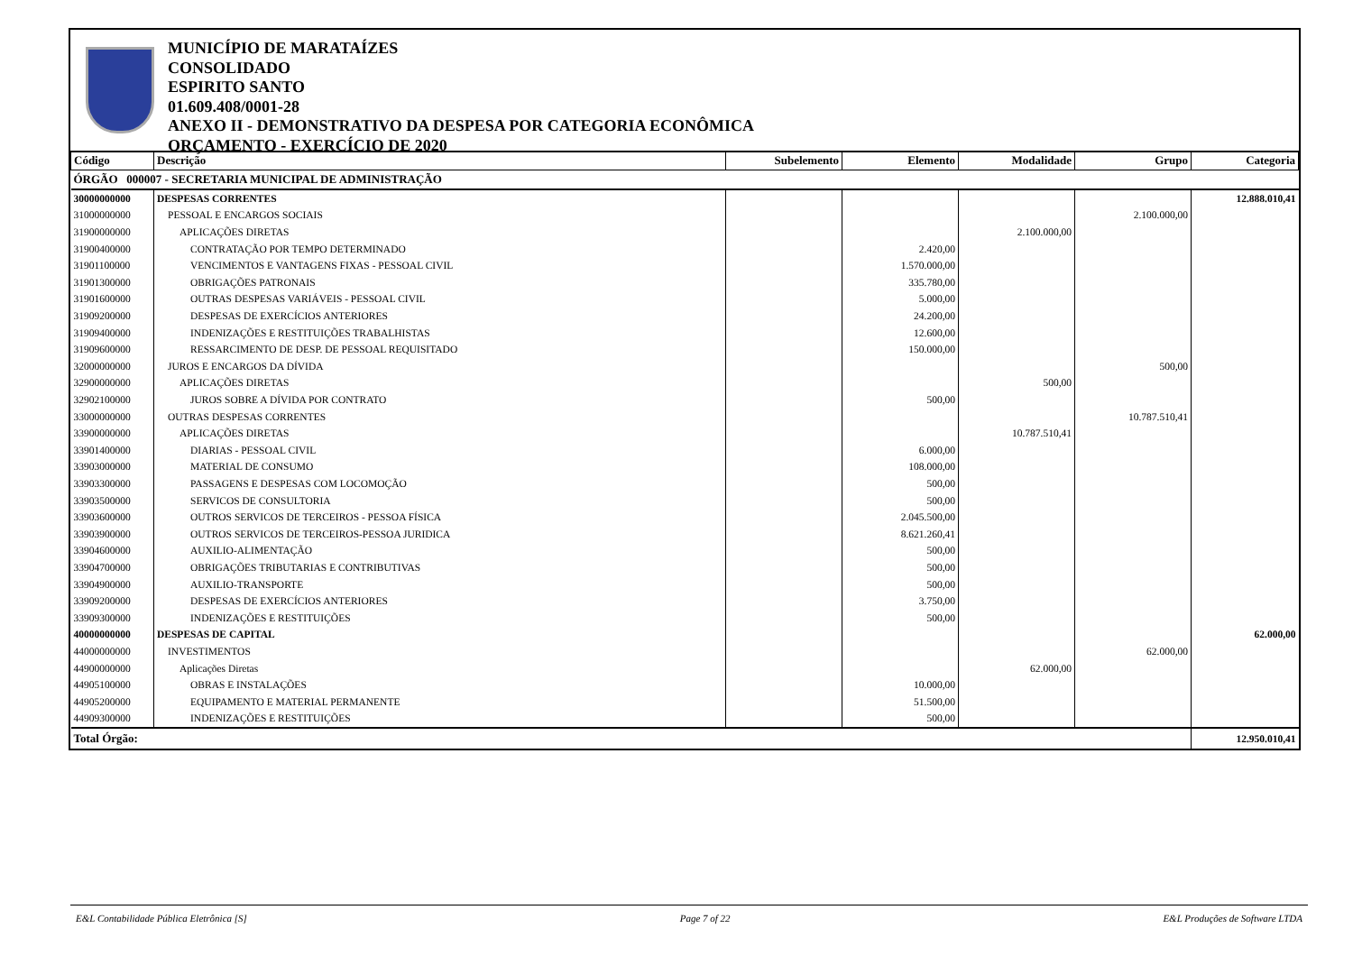MUNICÍPIO DE MARATAÍZES
CONSOLIDADO
ESPIRITO SANTO
01.609.408/0001-28
ANEXO II - DEMONSTRATIVO DA DESPESA POR CATEGORIA ECONÔMICA
ORÇAMENTO - EXERCÍCIO DE 2020
| Código | Descrição | Subelemento | Elemento | Modalidade | Grupo | Categoria |
| --- | --- | --- | --- | --- | --- | --- |
| ÓRGÃO 000007 - SECRETARIA MUNICIPAL DE ADMINISTRAÇÃO | | | | | | |
| 30000000000 | DESPESAS CORRENTES | | | | | 12.888.010,41 |
| 31000000000 | PESSOAL E ENCARGOS SOCIAIS | | | | 2.100.000,00 | |
| 31900000000 | APLICAÇÕES DIRETAS | | | 2.100.000,00 | | |
| 31900400000 | CONTRATAÇÃO POR TEMPO DETERMINADO | | 2.420,00 | | | |
| 31901100000 | VENCIMENTOS E VANTAGENS FIXAS - PESSOAL CIVIL | | 1.570.000,00 | | | |
| 31901300000 | OBRIGAÇÕES PATRONAIS | | 335.780,00 | | | |
| 31901600000 | OUTRAS DESPESAS VARIÁVEIS - PESSOAL CIVIL | | 5.000,00 | | | |
| 31909200000 | DESPESAS DE EXERCÍCIOS ANTERIORES | | 24.200,00 | | | |
| 31909400000 | INDENIZAÇÕES E RESTITUIÇÕES TRABALHISTAS | | 12.600,00 | | | |
| 31909600000 | RESSARCIMENTO DE DESP. DE PESSOAL REQUISITADO | | 150.000,00 | | | |
| 32000000000 | JUROS E ENCARGOS DA DÍVIDA | | | | 500,00 | |
| 32900000000 | APLICAÇÕES DIRETAS | | | 500,00 | | |
| 32902100000 | JUROS SOBRE A DÍVIDA POR CONTRATO | | 500,00 | | | |
| 33000000000 | OUTRAS DESPESAS CORRENTES | | | | 10.787.510,41 | |
| 33900000000 | APLICAÇÕES DIRETAS | | | 10.787.510,41 | | |
| 33901400000 | DIARIAS - PESSOAL CIVIL | | 6.000,00 | | | |
| 33903000000 | MATERIAL DE CONSUMO | | 108.000,00 | | | |
| 33903300000 | PASSAGENS E DESPESAS COM LOCOMOÇÃO | | 500,00 | | | |
| 33903500000 | SERVICOS DE CONSULTORIA | | 500,00 | | | |
| 33903600000 | OUTROS SERVICOS DE TERCEIROS - PESSOA FÍSICA | | 2.045.500,00 | | | |
| 33903900000 | OUTROS SERVICOS DE TERCEIROS-PESSOA JURIDICA | | 8.621.260,41 | | | |
| 33904600000 | AUXILIO-ALIMENTAÇÃO | | 500,00 | | | |
| 33904700000 | OBRIGAÇÕES TRIBUTARIAS E CONTRIBUTIVAS | | 500,00 | | | |
| 33904900000 | AUXILIO-TRANSPORTE | | 500,00 | | | |
| 33909200000 | DESPESAS DE EXERCÍCIOS ANTERIORES | | 3.750,00 | | | |
| 33909300000 | INDENIZAÇÕES E RESTITUIÇÕES | | 500,00 | | | |
| 40000000000 | DESPESAS DE CAPITAL | | | | | 62.000,00 |
| 44000000000 | INVESTIMENTOS | | | | 62.000,00 | |
| 44900000000 | Aplicações Diretas | | | 62.000,00 | | |
| 44905100000 | OBRAS E INSTALAÇÕES | | 10.000,00 | | | |
| 44905200000 | EQUIPAMENTO E MATERIAL PERMANENTE | | 51.500,00 | | | |
| 44909300000 | INDENIZAÇÕES E RESTITUIÇÕES | | 500,00 | | | |
| Total Órgão: | | | | | | 12.950.010,41 |
E&L Contabilidade Pública Eletrônica [S] Page 7 of 22 E&L Produções de Software LTDA